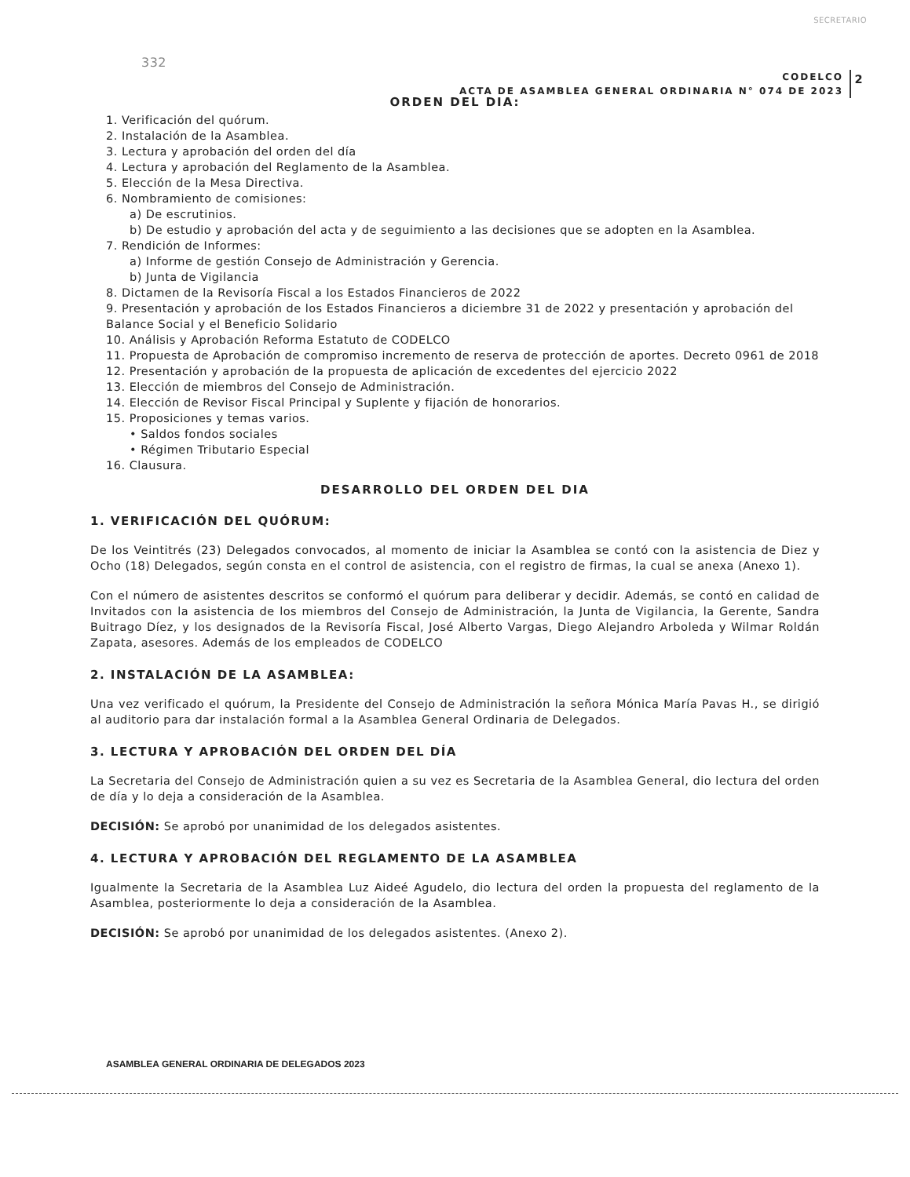SECRETARIO
332
CODELCO
ACTA DE ASAMBLEA GENERAL ORDINARIA N° 074 DE 2023
2
ORDEN DEL DIA:
1. Verificación del quórum.
2. Instalación de la Asamblea.
3. Lectura y aprobación del orden del día
4. Lectura y aprobación del Reglamento de la Asamblea.
5. Elección de la Mesa Directiva.
6. Nombramiento de comisiones:
a) De escrutinios.
b) De estudio y aprobación del acta y de seguimiento a las decisiones que se adopten en la Asamblea.
7. Rendición de Informes:
a) Informe de gestión Consejo de Administración y Gerencia.
b) Junta de Vigilancia
8. Dictamen de la Revisoría Fiscal a los Estados Financieros de 2022
9. Presentación y aprobación de los Estados Financieros a diciembre 31 de 2022 y presentación y aprobación del Balance Social y el Beneficio Solidario
10. Análisis y Aprobación Reforma Estatuto de CODELCO
11. Propuesta de Aprobación de compromiso incremento de reserva de protección de aportes. Decreto 0961 de 2018
12. Presentación y aprobación de la propuesta de aplicación de excedentes del ejercicio 2022
13. Elección de miembros del Consejo de Administración.
14. Elección de Revisor Fiscal Principal y Suplente y fijación de honorarios.
15. Proposiciones y temas varios.
• Saldos fondos sociales
• Régimen Tributario Especial
16. Clausura.
DESARROLLO DEL ORDEN DEL DIA
1. VERIFICACIÓN DEL QUÓRUM:
De los Veintitrés (23) Delegados convocados, al momento de iniciar la Asamblea se contó con la asistencia de Diez y Ocho (18) Delegados, según consta en el control de asistencia, con el registro de firmas, la cual se anexa (Anexo 1).
Con el número de asistentes descritos se conformó el quórum para deliberar y decidir. Además, se contó en calidad de Invitados con la asistencia de los miembros del Consejo de Administración, la Junta de Vigilancia, la Gerente, Sandra Buitrago Díez, y los designados de la Revisoría Fiscal, José Alberto Vargas, Diego Alejandro Arboleda y Wilmar Roldán Zapata, asesores. Además de los empleados de CODELCO
2. INSTALACIÓN DE LA ASAMBLEA:
Una vez verificado el quórum, la Presidente del Consejo de Administración la señora Mónica María Pavas H., se dirigió al auditorio para dar instalación formal a la Asamblea General Ordinaria de Delegados.
3. LECTURA Y APROBACIÓN DEL ORDEN DEL DÍA
La Secretaria del Consejo de Administración quien a su vez es Secretaria de la Asamblea General, dio lectura del orden de día y lo deja a consideración de la Asamblea.
DECISIÓN: Se aprobó por unanimidad de los delegados asistentes.
4. LECTURA Y APROBACIÓN DEL REGLAMENTO DE LA ASAMBLEA
Igualmente la Secretaria de la Asamblea Luz Aideé Agudelo, dio lectura del orden la propuesta del reglamento de la Asamblea, posteriormente lo deja a consideración de la Asamblea.
DECISIÓN: Se aprobó por unanimidad de los delegados asistentes. (Anexo 2).
ASAMBLEA GENERAL ORDINARIA DE DELEGADOS 2023